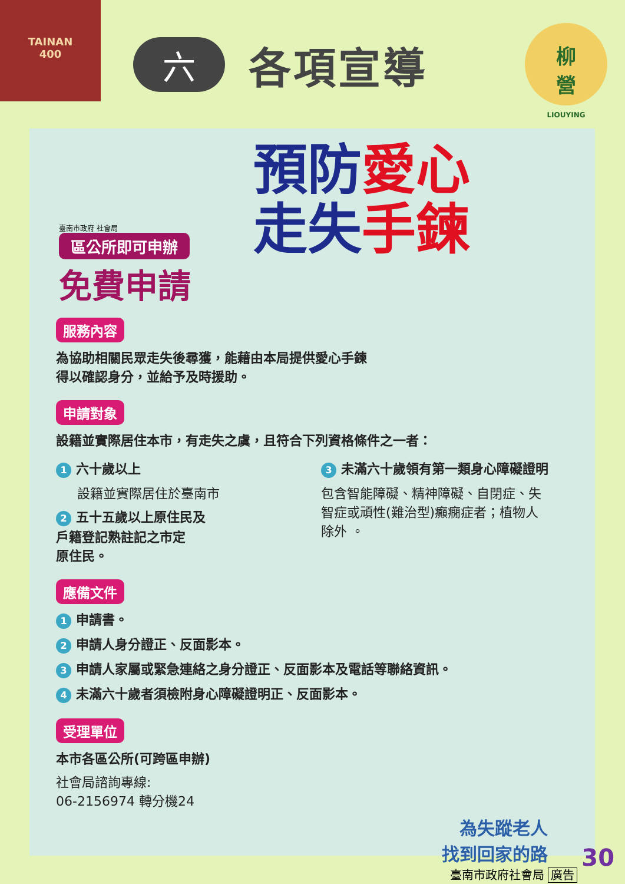TAINAN
400
六各項宣導
柳
營
LIOUYING
臺南市政府 社會局
區公所即可申辦
免費申請
預防 愛心
走失 手鍊
服務內容
為協助相關民眾走失後尋獲，能藉由本局提供愛心手鍊
得以確認身分，並給予及時援助。
申請對象
設籍並實際居住本市，有走失之虞，且符合下列資格條件之一者：
1 六十歲以上
設籍並實際居住於臺南市
2 五十五歲以上原住民及
戶籍登記熟註記之市定
原住民。
3 未滿六十歲領有第一類身心障礙證明
包含智能障礙、精神障礙、自閉症、失
智症或頑性(難治型)癲癇症者；植物人
除外 。
應備文件
1 申請書。
2 申請人身分證正、反面影本。
3 申請人家屬或緊急連絡之身分證正、反面影本及電話等聯絡資訊。
4 未滿六十歲者須檢附身心障礙證明正、反面影本。
受理單位
本市各區公所(可跨區申辦)
社會局諮詢專線:
06-2156974 轉分機24
為失蹤老人
找到回家的路
臺南市政府社會局 廣告
30